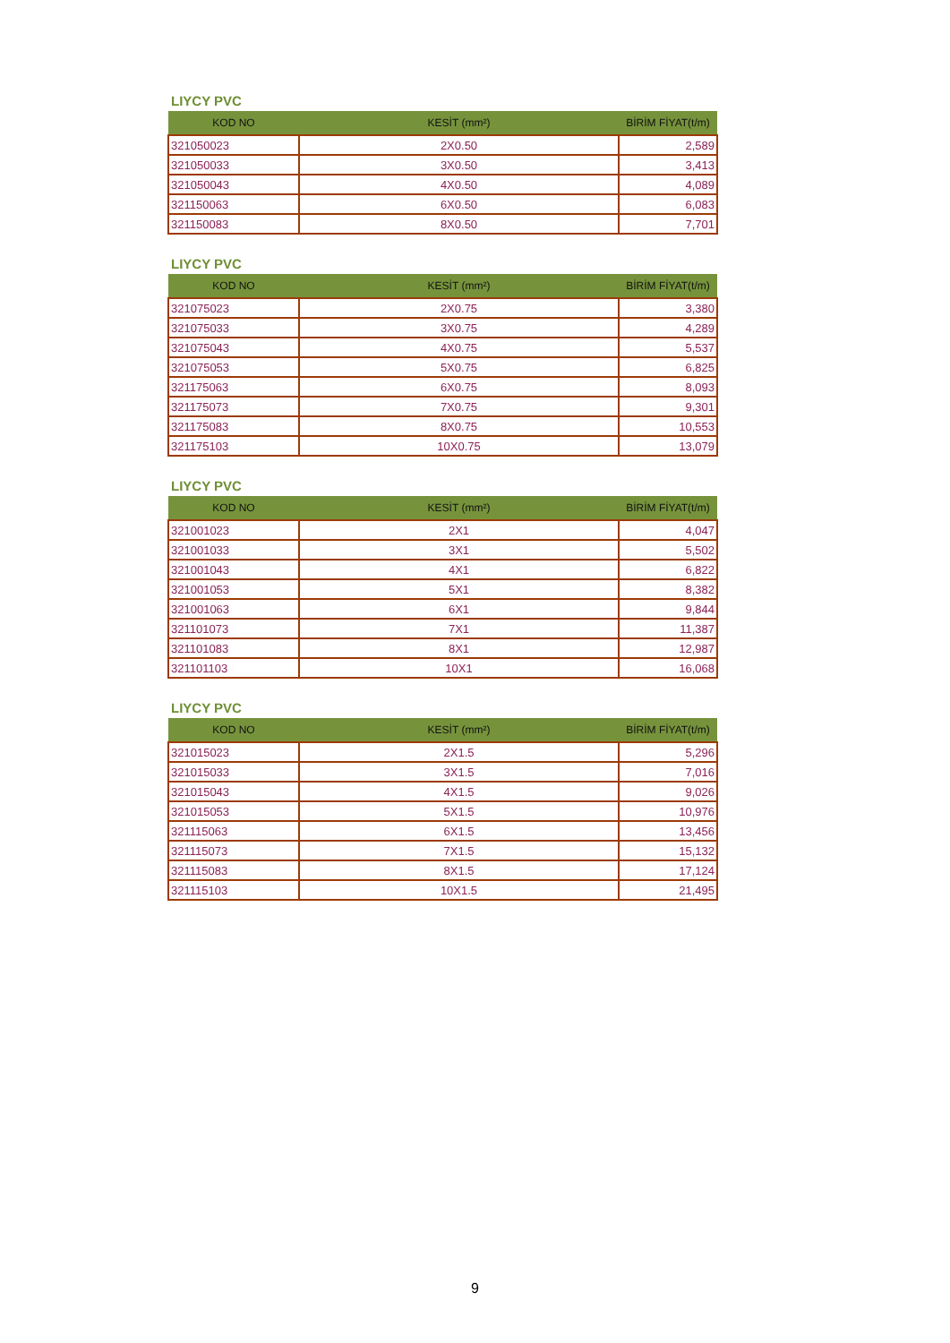LIYCY PVC
| KOD NO | KESİT (mm²) | BİRİM FİYAT(t/m) |
| --- | --- | --- |
| 321050023 | 2X0.50 | 2,589 |
| 321050033 | 3X0.50 | 3,413 |
| 321050043 | 4X0.50 | 4,089 |
| 321150063 | 6X0.50 | 6,083 |
| 321150083 | 8X0.50 | 7,701 |
LIYCY PVC
| KOD NO | KESİT (mm²) | BİRİM FİYAT(t/m) |
| --- | --- | --- |
| 321075023 | 2X0.75 | 3,380 |
| 321075033 | 3X0.75 | 4,289 |
| 321075043 | 4X0.75 | 5,537 |
| 321075053 | 5X0.75 | 6,825 |
| 321175063 | 6X0.75 | 8,093 |
| 321175073 | 7X0.75 | 9,301 |
| 321175083 | 8X0.75 | 10,553 |
| 321175103 | 10X0.75 | 13,079 |
LIYCY PVC
| KOD NO | KESİT (mm²) | BİRİM FİYAT(t/m) |
| --- | --- | --- |
| 321001023 | 2X1 | 4,047 |
| 321001033 | 3X1 | 5,502 |
| 321001043 | 4X1 | 6,822 |
| 321001053 | 5X1 | 8,382 |
| 321001063 | 6X1 | 9,844 |
| 321101073 | 7X1 | 11,387 |
| 321101083 | 8X1 | 12,987 |
| 321101103 | 10X1 | 16,068 |
LIYCY PVC
| KOD NO | KESİT (mm²) | BİRİM FİYAT(t/m) |
| --- | --- | --- |
| 321015023 | 2X1.5 | 5,296 |
| 321015033 | 3X1.5 | 7,016 |
| 321015043 | 4X1.5 | 9,026 |
| 321015053 | 5X1.5 | 10,976 |
| 321115063 | 6X1.5 | 13,456 |
| 321115073 | 7X1.5 | 15,132 |
| 321115083 | 8X1.5 | 17,124 |
| 321115103 | 10X1.5 | 21,495 |
9